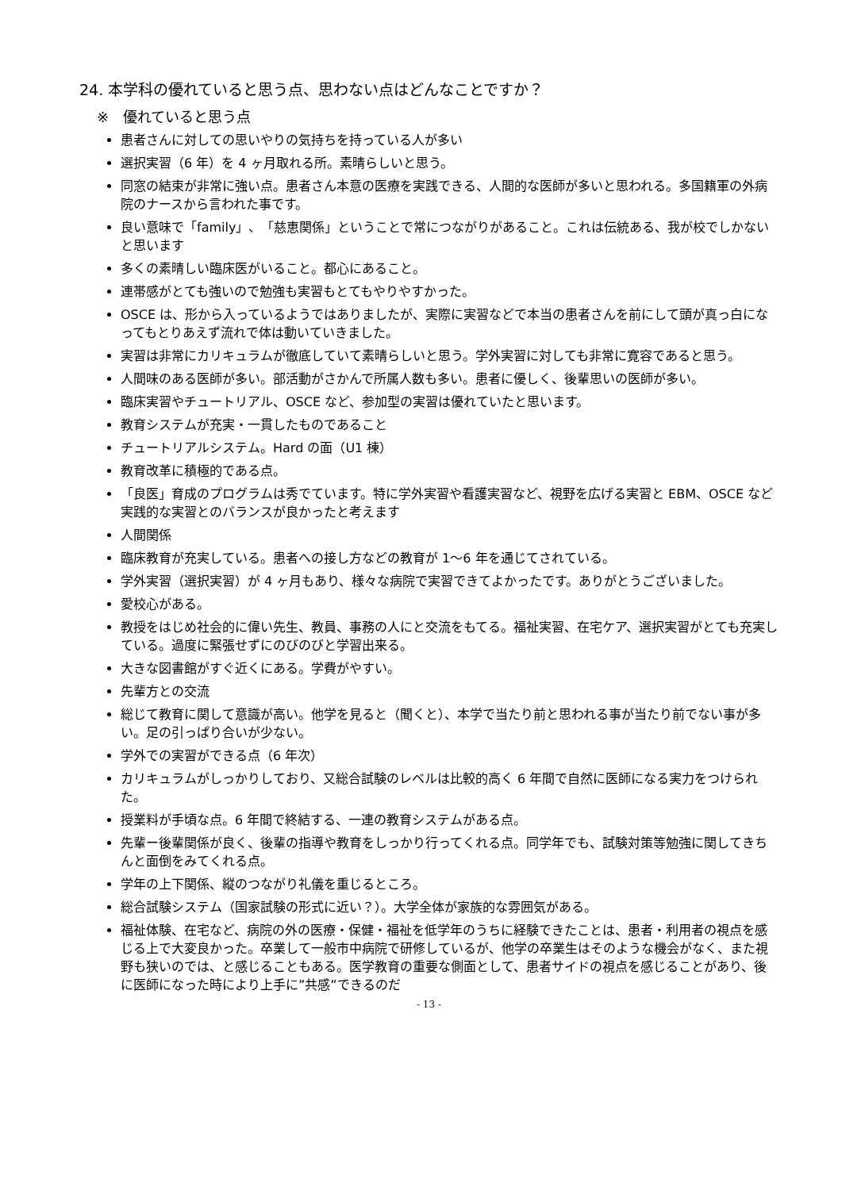24. 本学科の優れていると思う点、思わない点はどんなことですか？
※　優れていると思う点
患者さんに対しての思いやりの気持ちを持っている人が多い
選択実習（6 年）を 4 ヶ月取れる所。素晴らしいと思う。
同窓の結束が非常に強い点。患者さん本意の医療を実践できる、人間的な医師が多いと思われる。多国籍軍の外病院のナースから言われた事です。
良い意味で「family」、「慈恵関係」ということで常につながりがあること。これは伝統ある、我が校でしかないと思います
多くの素晴しい臨床医がいること。都心にあること。
連帯感がとても強いので勉強も実習もとてもやりやすかった。
OSCE は、形から入っているようではありましたが、実際に実習などで本当の患者さんを前にして頭が真っ白になってもとりあえず流れで体は動いていきました。
実習は非常にカリキュラムが徹底していて素晴らしいと思う。学外実習に対しても非常に寛容であると思う。
人間味のある医師が多い。部活動がさかんで所属人数も多い。患者に優しく、後輩思いの医師が多い。
臨床実習やチュートリアル、OSCE など、参加型の実習は優れていたと思います。
教育システムが充実・一貫したものであること
チュートリアルシステム。Hard の面（U1 棟）
教育改革に積極的である点。
「良医」育成のプログラムは秀でています。特に学外実習や看護実習など、視野を広げる実習と EBM、OSCE など実践的な実習とのバランスが良かったと考えます
人間関係
臨床教育が充実している。患者への接し方などの教育が 1～6 年を通じてされている。
学外実習（選択実習）が 4 ヶ月もあり、様々な病院で実習できてよかったです。ありがとうございました。
愛校心がある。
教授をはじめ社会的に偉い先生、教員、事務の人にと交流をもてる。福祉実習、在宅ケア、選択実習がとても充実している。過度に緊張せずにのびのびと学習出来る。
大きな図書館がすぐ近くにある。学費がやすい。
先輩方との交流
総じて教育に関して意識が高い。他学を見ると（聞くと）、本学で当たり前と思われる事が当たり前でない事が多い。足の引っぱり合いが少ない。
学外での実習ができる点（6 年次）
カリキュラムがしっかりしており、又総合試験のレベルは比較的高く 6 年間で自然に医師になる実力をつけられた。
授業料が手頃な点。6 年間で終結する、一連の教育システムがある点。
先輩ー後輩関係が良く、後輩の指導や教育をしっかり行ってくれる点。同学年でも、試験対策等勉強に関してきちんと面倒をみてくれる点。
学年の上下関係、縦のつながり礼儀を重じるところ。
総合試験システム（国家試験の形式に近い？）。大学全体が家族的な雰囲気がある。
福祉体験、在宅など、病院の外の医療・保健・福祉を低学年のうちに経験できたことは、患者・利用者の視点を感じる上で大変良かった。卒業して一般市中病院で研修しているが、他学の卒業生はそのような機会がなく、また視野も狭いのでは、と感じることもある。医学教育の重要な側面として、患者サイドの視点を感じることがあり、後に医師になった時により上手に”共感”できるのだ
- 13 -